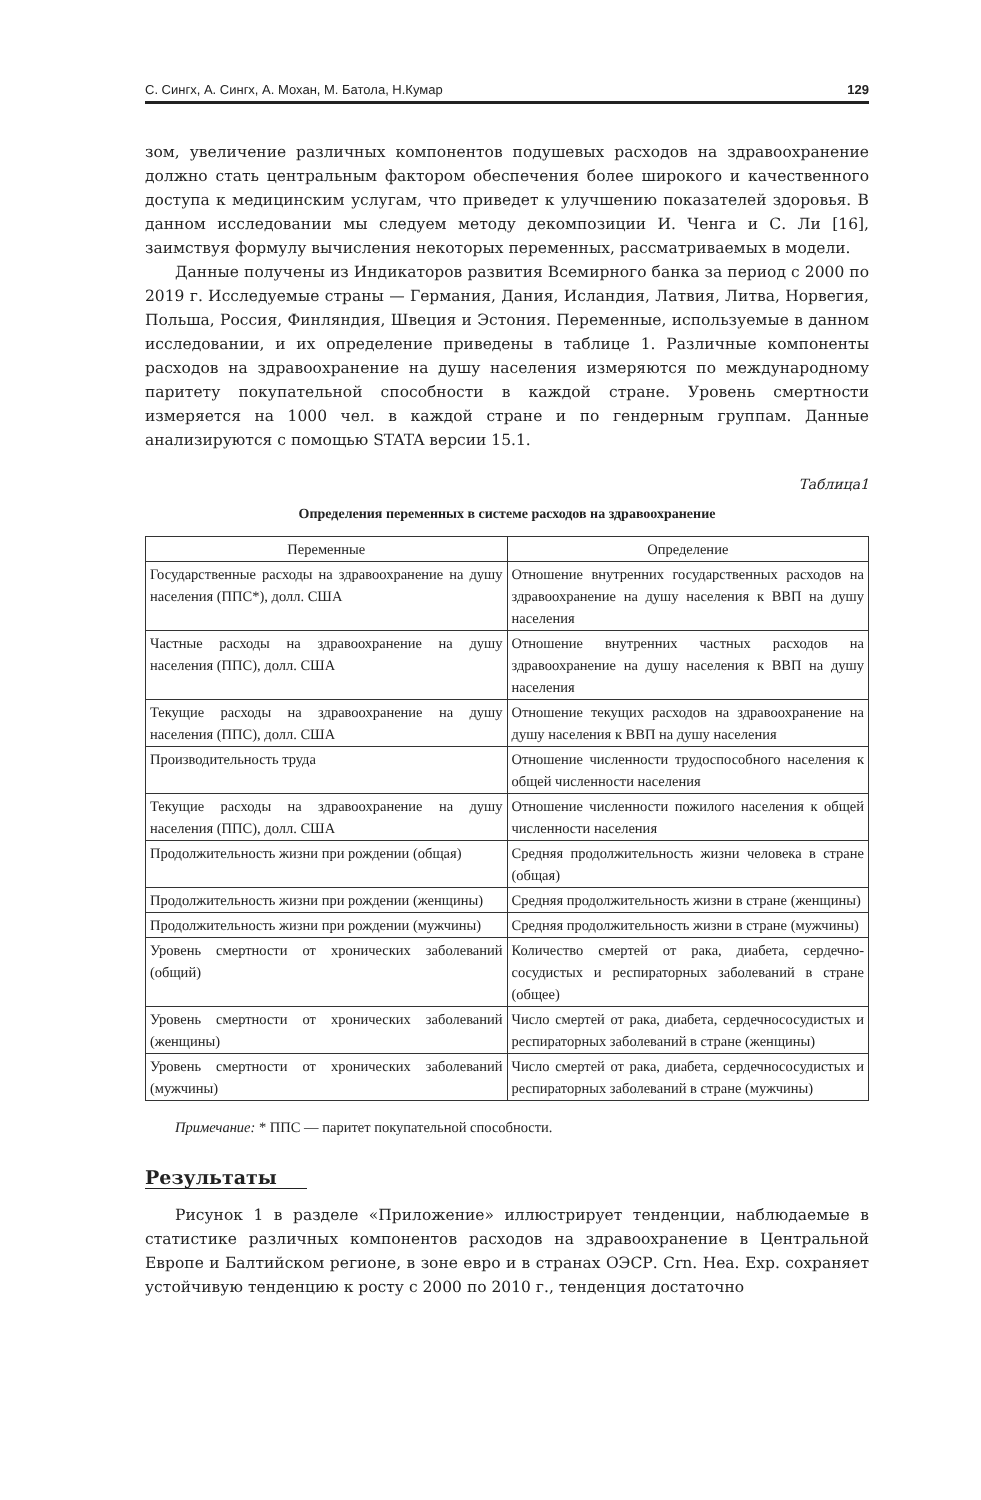С. Сингх, А. Сингх, А. Мохан, М. Батола, Н.Кумар 129
зом, увеличение различных компонентов подушевых расходов на здравоохранение должно стать центральным фактором обеспечения более широкого и качественного доступа к медицинским услугам, что приведет к улучшению показателей здоровья. В данном исследовании мы следуем методу декомпозиции И. Ченга и С. Ли [16], заимствуя формулу вычисления некоторых переменных, рассматриваемых в модели.
Данные получены из Индикаторов развития Всемирного банка за период с 2000 по 2019 г. Исследуемые страны — Германия, Дания, Исландия, Латвия, Литва, Норвегия, Польша, Россия, Финляндия, Швеция и Эстония. Переменные, используемые в данном исследовании, и их определение приведены в таблице 1. Различные компоненты расходов на здравоохранение на душу населения измеряются по международному паритету покупательной способности в каждой стране. Уровень смертности измеряется на 1000 чел. в каждой стране и по гендерным группам. Данные анализируются с помощью STATA версии 15.1.
Таблица1
Определения переменных в системе расходов на здравоохранение
| Переменные | Определение |
| --- | --- |
| Государственные расходы на здравоохранение на душу населения (ППС*), долл. США | Отношение внутренних государственных расходов на здравоохранение на душу населения к ВВП на душу населения |
| Частные расходы на здравоохранение на душу населения (ППС), долл. США | Отношение внутренних частных расходов на здравоохранение на душу населения к ВВП на душу населения |
| Текущие расходы на здравоохранение на душу населения (ППС), долл. США | Отношение текущих расходов на здравоохранение на душу населения к ВВП на душу населения |
| Производительность труда | Отношение численности трудоспособного населения к общей численности населения |
| Текущие расходы на здравоохранение на душу населения (ППС), долл. США | Отношение численности пожилого населения к общей численности населения |
| Продолжительность жизни при рождении (общая) | Средняя продолжительность жизни человека в стране (общая) |
| Продолжительность жизни при рождении (женщины) | Средняя продолжительность жизни в стране (женщины) |
| Продолжительность жизни при рождении (мужчины) | Средняя продолжительность жизни в стране (мужчины) |
| Уровень смертности от хронических заболеваний (общий) | Количество смертей от рака, диабета, сердечно-сосудистых и респираторных заболеваний в стране (общее) |
| Уровень смертности от хронических заболеваний (женщины) | Число смертей от рака, диабета, сердечнососудистых и респираторных заболеваний в стране (женщины) |
| Уровень смертности от хронических заболеваний (мужчины) | Число смертей от рака, диабета, сердечнососудистых и респираторных заболеваний в стране (мужчины) |
Примечание: * ППС — паритет покупательной способности.
Результаты
Рисунок 1 в разделе «Приложение» иллюстрирует тенденции, наблюдаемые в статистике различных компонентов расходов на здравоохранение в Центральной Европе и Балтийском регионе, в зоне евро и в странах ОЭСР. Crn. Hea. Exp. сохраняет устойчивую тенденцию к росту с 2000 по 2010 г., тенденция достаточно